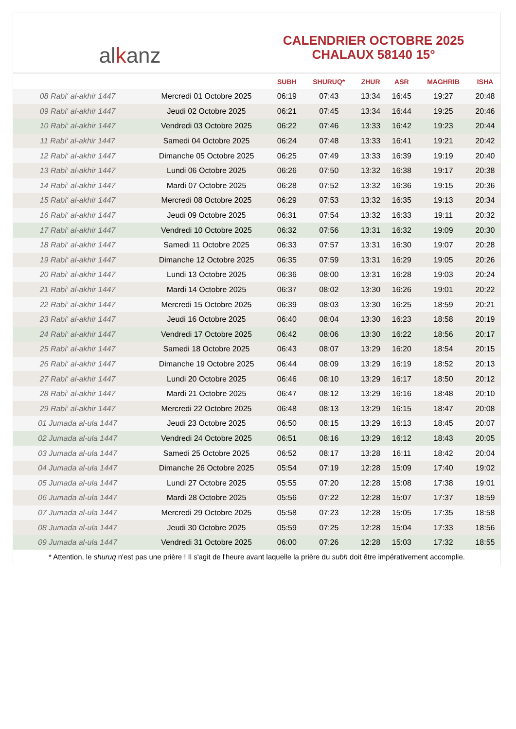al k anz
CALENDRIER OCTOBRE 2025
CHALAUX 58140 15°
| | | SUBH | SHURUQ* | ZHUR | ASR | MAGHRIB | ISHA |
| --- | --- | --- | --- | --- | --- | --- | --- |
| 08 Rabi‘ al-akhir 1447 | Mercredi 01 Octobre 2025 | 06:19 | 07:43 | 13:34 | 16:45 | 19:27 | 20:48 |
| 09 Rabi‘ al-akhir 1447 | Jeudi 02 Octobre 2025 | 06:21 | 07:45 | 13:34 | 16:44 | 19:25 | 20:46 |
| 10 Rabi‘ al-akhir 1447 | Vendredi 03 Octobre 2025 | 06:22 | 07:46 | 13:33 | 16:42 | 19:23 | 20:44 |
| 11 Rabi‘ al-akhir 1447 | Samedi 04 Octobre 2025 | 06:24 | 07:48 | 13:33 | 16:41 | 19:21 | 20:42 |
| 12 Rabi‘ al-akhir 1447 | Dimanche 05 Octobre 2025 | 06:25 | 07:49 | 13:33 | 16:39 | 19:19 | 20:40 |
| 13 Rabi‘ al-akhir 1447 | Lundi 06 Octobre 2025 | 06:26 | 07:50 | 13:32 | 16:38 | 19:17 | 20:38 |
| 14 Rabi‘ al-akhir 1447 | Mardi 07 Octobre 2025 | 06:28 | 07:52 | 13:32 | 16:36 | 19:15 | 20:36 |
| 15 Rabi‘ al-akhir 1447 | Mercredi 08 Octobre 2025 | 06:29 | 07:53 | 13:32 | 16:35 | 19:13 | 20:34 |
| 16 Rabi‘ al-akhir 1447 | Jeudi 09 Octobre 2025 | 06:31 | 07:54 | 13:32 | 16:33 | 19:11 | 20:32 |
| 17 Rabi‘ al-akhir 1447 | Vendredi 10 Octobre 2025 | 06:32 | 07:56 | 13:31 | 16:32 | 19:09 | 20:30 |
| 18 Rabi‘ al-akhir 1447 | Samedi 11 Octobre 2025 | 06:33 | 07:57 | 13:31 | 16:30 | 19:07 | 20:28 |
| 19 Rabi‘ al-akhir 1447 | Dimanche 12 Octobre 2025 | 06:35 | 07:59 | 13:31 | 16:29 | 19:05 | 20:26 |
| 20 Rabi‘ al-akhir 1447 | Lundi 13 Octobre 2025 | 06:36 | 08:00 | 13:31 | 16:28 | 19:03 | 20:24 |
| 21 Rabi‘ al-akhir 1447 | Mardi 14 Octobre 2025 | 06:37 | 08:02 | 13:30 | 16:26 | 19:01 | 20:22 |
| 22 Rabi‘ al-akhir 1447 | Mercredi 15 Octobre 2025 | 06:39 | 08:03 | 13:30 | 16:25 | 18:59 | 20:21 |
| 23 Rabi‘ al-akhir 1447 | Jeudi 16 Octobre 2025 | 06:40 | 08:04 | 13:30 | 16:23 | 18:58 | 20:19 |
| 24 Rabi‘ al-akhir 1447 | Vendredi 17 Octobre 2025 | 06:42 | 08:06 | 13:30 | 16:22 | 18:56 | 20:17 |
| 25 Rabi‘ al-akhir 1447 | Samedi 18 Octobre 2025 | 06:43 | 08:07 | 13:29 | 16:20 | 18:54 | 20:15 |
| 26 Rabi‘ al-akhir 1447 | Dimanche 19 Octobre 2025 | 06:44 | 08:09 | 13:29 | 16:19 | 18:52 | 20:13 |
| 27 Rabi‘ al-akhir 1447 | Lundi 20 Octobre 2025 | 06:46 | 08:10 | 13:29 | 16:17 | 18:50 | 20:12 |
| 28 Rabi‘ al-akhir 1447 | Mardi 21 Octobre 2025 | 06:47 | 08:12 | 13:29 | 16:16 | 18:48 | 20:10 |
| 29 Rabi‘ al-akhir 1447 | Mercredi 22 Octobre 2025 | 06:48 | 08:13 | 13:29 | 16:15 | 18:47 | 20:08 |
| 01 Jumada al-ula 1447 | Jeudi 23 Octobre 2025 | 06:50 | 08:15 | 13:29 | 16:13 | 18:45 | 20:07 |
| 02 Jumada al-ula 1447 | Vendredi 24 Octobre 2025 | 06:51 | 08:16 | 13:29 | 16:12 | 18:43 | 20:05 |
| 03 Jumada al-ula 1447 | Samedi 25 Octobre 2025 | 06:52 | 08:17 | 13:28 | 16:11 | 18:42 | 20:04 |
| 04 Jumada al-ula 1447 | Dimanche 26 Octobre 2025 | 05:54 | 07:19 | 12:28 | 15:09 | 17:40 | 19:02 |
| 05 Jumada al-ula 1447 | Lundi 27 Octobre 2025 | 05:55 | 07:20 | 12:28 | 15:08 | 17:38 | 19:01 |
| 06 Jumada al-ula 1447 | Mardi 28 Octobre 2025 | 05:56 | 07:22 | 12:28 | 15:07 | 17:37 | 18:59 |
| 07 Jumada al-ula 1447 | Mercredi 29 Octobre 2025 | 05:58 | 07:23 | 12:28 | 15:05 | 17:35 | 18:58 |
| 08 Jumada al-ula 1447 | Jeudi 30 Octobre 2025 | 05:59 | 07:25 | 12:28 | 15:04 | 17:33 | 18:56 |
| 09 Jumada al-ula 1447 | Vendredi 31 Octobre 2025 | 06:00 | 07:26 | 12:28 | 15:03 | 17:32 | 18:55 |
* Attention, le shuruq n'est pas une prière ! Il s'agit de l'heure avant laquelle la prière du subh doit être impérativement accomplie.